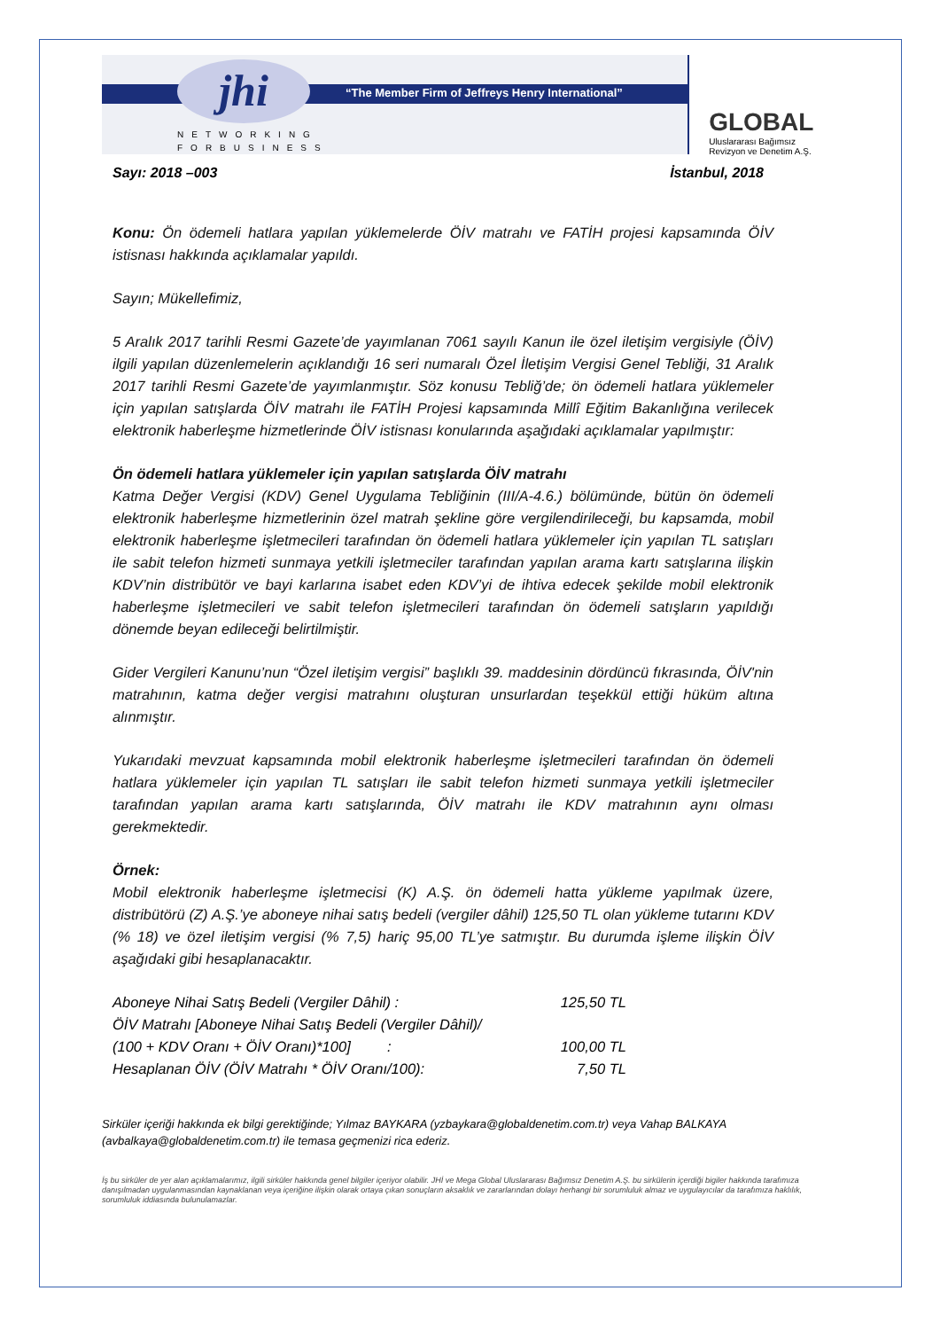jhi
“The Member Firm of Jeffreys Henry International”
NETWORKING
FORBUSINESS
GLOBAL
Uluslararası Bağımsız
Revizyon ve Denetim A.Ş.
Sayı: 2018 –003 İstanbul, 2018
Konu: Ön ödemeli hatlara yapılan yüklemelerde ÖİV matrahı ve FATİH projesi kapsamında ÖİV istisnası hakkında açıklamalar yapıldı.
Sayın; Mükellefimiz,
5 Aralık 2017 tarihli Resmi Gazete’de yayımlanan 7061 sayılı Kanun ile özel iletişim vergisiyle (ÖİV) ilgili yapılan düzenlemelerin açıklandığı 16 seri numaralı Özel İletişim Vergisi Genel Tebliği, 31 Aralık 2017 tarihli Resmi Gazete’de yayımlanmıştır. Söz konusu Tebliğ’de; ön ödemeli hatlara yüklemeler için yapılan satışlarda ÖİV matrahı ile FATİH Projesi kapsamında Millî Eğitim Bakanlığına verilecek elektronik haberleşme hizmetlerinde ÖİV istisnası konularında aşağıdaki açıklamalar yapılmıştır:
Ön ödemeli hatlara yüklemeler için yapılan satışlarda ÖİV matrahı
Katma Değer Vergisi (KDV) Genel Uygulama Tebliğinin (III/A-4.6.) bölümünde, bütün ön ödemeli elektronik haberleşme hizmetlerinin özel matrah şekline göre vergilendirileceği, bu kapsamda, mobil elektronik haberleşme işletmecileri tarafından ön ödemeli hatlara yüklemeler için yapılan TL satışları ile sabit telefon hizmeti sunmaya yetkili işletmeciler tarafından yapılan arama kartı satışlarına ilişkin KDV’nin distribütör ve bayi karlarına isabet eden KDV’yi de ihtiva edecek şekilde mobil elektronik haberleşme işletmecileri ve sabit telefon işletmecileri tarafından ön ödemeli satışların yapıldığı dönemde beyan edileceği belirtilmiştir.
Gider Vergileri Kanunu’nun “Özel iletişim vergisi” başlıklı 39. maddesinin dördüncü fıkrasında, ÖİV'nin matrahının, katma değer vergisi matrahını oluşturan unsurlardan teşekkül ettiği hüküm altına alınmıştır.
Yukarıdaki mevzuat kapsamında mobil elektronik haberleşme işletmecileri tarafından ön ödemeli hatlara yüklemeler için yapılan TL satışları ile sabit telefon hizmeti sunmaya yetkili işletmeciler tarafından yapılan arama kartı satışlarında, ÖİV matrahı ile KDV matrahının aynı olması gerekmektedir.
Örnek:
Mobil elektronik haberleşme işletmecisi (K) A.Ş. ön ödemeli hatta yükleme yapılmak üzere, distribütörü (Z) A.Ş.’ye aboneye nihai satış bedeli (vergiler dâhil) 125,50 TL olan yükleme tutarını KDV (% 18) ve özel iletişim vergisi (% 7,5) hariç 95,00 TL’ye satmıştır. Bu durumda işleme ilişkin ÖİV aşağıdaki gibi hesaplanacaktır.
| Aboneye Nihai Satış Bedeli (Vergiler Dâhil) : | 125,50 TL |
| ÖİV Matrahı [Aboneye Nihai Satış Bedeli (Vergiler Dâhil)/ | |
| (100 + KDV Oranı + ÖİV Oranı)*100] : | 100,00 TL |
| Hesaplanan ÖİV (ÖİV Matrahı * ÖİV Oranı/100): | 7,50 TL |
Sirküler içeriği hakkında ek bilgi gerektiğinde; Yılmaz BAYKARA (yzbaykara@globaldenetim.com.tr) veya Vahap BALKAYA (avbalkaya@globaldenetim.com.tr) ile temasa geçmenizi rica ederiz.
İş bu sirküler de yer alan açıklamalarımız, ilgili sirküler hakkında genel bilgiler içeriyor olabilir. JHİ ve Mega Global Uluslararası Bağımsız Denetim A.Ş. bu sirkülerin içerdiği bigiler hakkında tarafımıza danışılmadan uygulanmasından kaynaklanan veya içeriğine ilişkin olarak ortaya çıkan sonuçların aksaklık ve zararlarından dolayı herhangi bir sorumluluk almaz ve uygulayıcılar da tarafımıza haklılık, sorumluluk iddiasında bulunulamazlar.